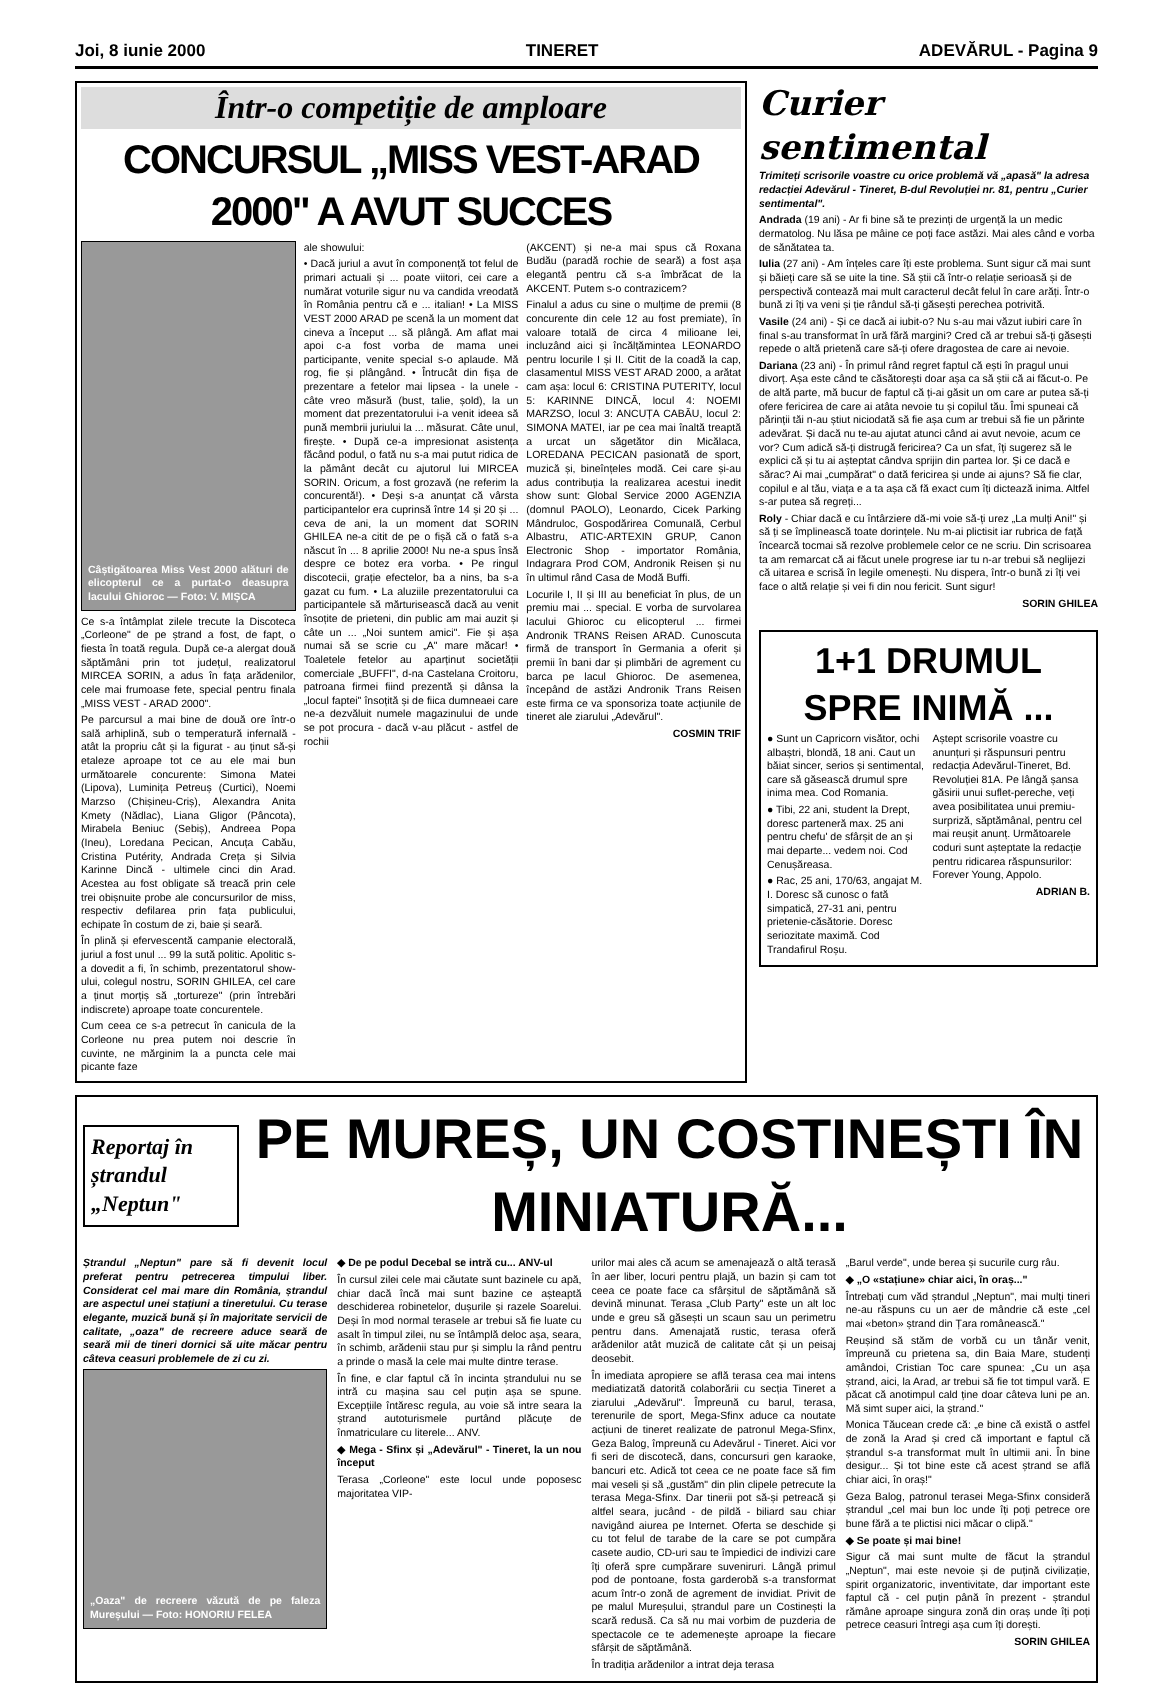Joi, 8 iunie 2000 TINERET ADEVĂRUL - Pagina 9
Într-o competiție de amploare
CONCURSUL „MISS VEST-ARAD 2000" A AVUT SUCCES
Câștigătoarea Miss Vest 2000 alături de elicopterul ce a purtat-o deasupra lacului Ghioroc — Foto: V. MIȘCA
Ce s-a întâmplat zilele trecute la Discoteca „Corleone" de pe ștrand a fost, de fapt, o fiesta în toată regula. După ce-a alergat două săptămâni prin tot județul, realizatorul MIRCEA SORIN, a adus în fața arădenilor, cele mai frumoase fete, special pentru finala „MISS VEST - ARAD 2000".
Pe parcursul a mai bine de două ore într-o sală arhiplină, sub o temperatură infernală - atât la propriu cât și la figurat - au ținut să-și etaleze aproape tot ce au ele mai bun următoarele concurente: Simona Matei (Lipova), Luminița Petreuș (Curtici), Noemi Marzso (Chișineu-Criș), Alexandra Anita Kmety (Nădlac), Liana Gligor (Pâncota), Mirabela Beniuc (Sebiș), Andreea Popa (Ineu), Loredana Pecican, Ancuța Cabău, Cristina Putérity, Andrada Creța și Silvia Karinne Dincă - ultimele cinci din Arad. Acestea au fost obligate să treacă prin cele trei obișnuite probe ale concursurilor de miss, respectiv defilarea prin fața publicului, echipate în costum de zi, baie și seară.
În plină și efervescentă campanie electorală, juriul a fost unul ... 99 la sută politic. Apolitic s-a dovedit a fi, în schimb, prezentatorul show-ului, colegul nostru, SORIN GHILEA, cel care a ținut morțiș să „tortureze" (prin întrebări indiscrete) aproape toate concurentele.
Cum ceea ce s-a petrecut în canicula de la Corleone nu prea putem noi descrie în cuvinte, ne mărginim la a puncta cele mai picante faze
ale showului:
• Dacă juriul a avut în componență tot felul de primari actuali și ... poate viitori, cei care a numărat voturile sigur nu va candida vreodată în România pentru că e ... italian! • La MISS VEST 2000 ARAD pe scenă la un moment dat cineva a început ... să plângă. Am aflat mai apoi c-a fost vorba de mama unei participante, venite special s-o aplaude. Mă rog, fie și plângând. • Întrucât din fișa de prezentare a fetelor mai lipsea - la unele - câte vreo măsură (bust, talie, șold), la un moment dat prezentatorului i-a venit ideea să pună membrii juriului la ... măsurat. Câte unul, firește. • După ce-a impresionat asistența făcând podul, o fată nu s-a mai putut ridica de la pământ decât cu ajutorul lui MIRCEA SORIN. Oricum, a fost grozavă (ne referim la concurentă!). • Deși s-a anunțat că vârsta participantelor era cuprinsă între 14 și 20 și ... ceva de ani, la un moment dat SORIN GHILEA ne-a citit de pe o fișă că o fată s-a născut în ... 8 aprilie 2000! Nu ne-a spus însă despre ce botez era vorba. • Pe ringul discotecii, grație efectelor, ba a nins, ba s-a gazat cu fum. • La aluziile prezentatorului ca participantele să mărturisească dacă au venit însoțite de prieteni, din public am mai auzit și câte un ... „Noi suntem amici". Fie și așa numai să se scrie cu „A" mare măcar! • Toaletele fetelor au aparținut societății comerciale „BUFFI", d-na Castelana Croitoru, patroana firmei fiind prezentă și dânsa la „locul faptei" însoțită și de fiica dumneaei care ne-a dezvăluit numele magazinului de unde se pot procura - dacă v-au plăcut - astfel de rochii
(AKCENT) și ne-a mai spus că Roxana Budău (paradă rochie de seară) a fost așa elegantă pentru că s-a îmbrăcat de la AKCENT. Putem s-o contrazicem?
Finalul a adus cu sine o mulțime de premii (8 concurente din cele 12 au fost premiate), în valoare totală de circa 4 milioane lei, incluzând aici și încălțămintea LEONARDO pentru locurile I și II. Citit de la coadă la cap, clasamentul MISS VEST ARAD 2000, a arătat cam așa: locul 6: CRISTINA PUTERITY, locul 5: KARINNE DINCĂ, locul 4: NOEMI MARZSO, locul 3: ANCUȚA CABĂU, locul 2: SIMONA MATEI, iar pe cea mai înaltă treaptă a urcat un săgetător din Micălaca, LOREDANA PECICAN pasionată de sport, muzică și, bineînțeles modă. Cei care și-au adus contribuția la realizarea acestui inedit show sunt: Global Service 2000 AGENZIA (domnul PAOLO), Leonardo, Cicek Parking Mândruloc, Gospodărirea Comunală, Cerbul Albastru, ATIC-ARTEXIN GRUP, Canon Electronic Shop - importator România, Indagrara Prod COM, Andronik Reisen și nu în ultimul rând Casa de Modă Buffi.
Locurile I, II și III au beneficiat în plus, de un premiu mai ... special. E vorba de survolarea lacului Ghioroc cu elicopterul ... firmei Andronik TRANS Reisen ARAD. Cunoscuta firmă de transport în Germania a oferit și premii în bani dar și plimbări de agrement cu barca pe lacul Ghioroc. De asemenea, începând de astăzi Andronik Trans Reisen este firma ce va sponsoriza toate acțiunile de tineret ale ziarului „Adevărul".
COSMIN TRIF
Curier sentimental
Trimiteți scrisorile voastre cu orice problemă vă „apasă" la adresa redacției Adevărul - Tineret, B-dul Revoluției nr. 81, pentru „Curier sentimental".
Andrada (19 ani) - Ar fi bine să te prezinți de urgență la un medic dermatolog. Nu lăsa pe mâine ce poți face astăzi. Mai ales când e vorba de sănătatea ta.
Iulia (27 ani) - Am înțeles care îți este problema. Sunt sigur că mai sunt și băieți care să se uite la tine. Să știi că într-o relație serioasă și de perspectivă contează mai mult caracterul decât felul în care arăți. Într-o bună zi îți va veni și ție rândul să-ți găsești perechea potrivită.
Vasile (24 ani) - Și ce dacă ai iubit-o? Nu s-au mai văzut iubiri care în final s-au transformat în ură fără margini? Cred că ar trebui să-ți găsești repede o altă prietenă care să-ți ofere dragostea de care ai nevoie.
Dariana (23 ani) - În primul rând regret faptul că ești în pragul unui divorț. Așa este când te căsătorești doar așa ca să știi că ai făcut-o. Pe de altă parte, mă bucur de faptul că ți-ai găsit un om care ar putea să-ți ofere fericirea de care ai atâta nevoie tu și copilul tău. Îmi spuneai că părinții tăi n-au știut niciodată să fie așa cum ar trebui să fie un părinte adevărat. Și dacă nu te-au ajutat atunci când ai avut nevoie, acum ce vor? Cum adică să-ți distrugă fericirea? Ca un sfat, îți sugerez să le explici că și tu ai așteptat cândva sprijin din partea lor. Și ce dacă e sărac? Ai mai „cumpărat" o dată fericirea și unde ai ajuns? Să fie clar, copilul e al tău, viața e a ta așa că fă exact cum îți dictează inima. Altfel s-ar putea să regreți...
Roly - Chiar dacă e cu întârziere dă-mi voie să-ți urez „La mulți Ani!" și să ți se împlinească toate dorințele. Nu m-ai plictisit iar rubrica de față încearcă tocmai să rezolve problemele celor ce ne scriu. Din scrisoarea ta am remarcat că ai făcut unele progrese iar tu n-ar trebui să neglijezi că uitarea e scrisă în legile omenești. Nu dispera, într-o bună zi îți vei face o altă relație și vei fi din nou fericit. Sunt sigur!
SORIN GHILEA
1+1 DRUMUL SPRE INIMĂ ...
● Sunt un Capricorn visător, ochi albaștri, blondă, 18 ani. Caut un băiat sincer, serios și sentimental, care să găsească drumul spre inima mea. Cod Romania.
● Tibi, 22 ani, student la Drept, doresc parteneră max. 25 ani pentru chefu' de sfârșit de an și mai departe... vedem noi. Cod Cenușăreasa.
● Rac, 25 ani, 170/63, angajat M. I. Doresc să cunosc o fată simpatică, 27-31 ani, pentru prietenie-căsătorie. Doresc seriozitate maximă. Cod Trandafirul Roșu.
Aștept scrisorile voastre cu anunțuri și răspunsuri pentru redacția Adevărul-Tineret, Bd. Revoluției 81A. Pe lângă șansa găsirii unui suflet-pereche, veți avea posibilitatea unui premiu-surpriză, săptămânal, pentru cel mai reușit anunț. Următoarele coduri sunt așteptate la redacție pentru ridicarea răspunsurilor: Forever Young, Appolo.
ADRIAN B.
Reportaj în ștrandul „Neptun"
PE MUREȘ, UN COSTINEȘTI ÎN MINIATURĂ...
Ștrandul „Neptun" pare să fi devenit locul preferat pentru petrecerea timpului liber. Considerat cel mai mare din România, ștrandul are aspectul unei stațiuni a tineretului. Cu terase elegante, muzică bună și în majoritate servicii de calitate, „oaza" de recreere aduce seară de seară mii de tineri dornici să uite măcar pentru câteva ceasuri problemele de zi cu zi.
„Oaza" de recreere văzută de pe faleza Mureșului — Foto: HONORIU FELEA
◆ De pe podul Decebal se intră cu... ANV-ul
În cursul zilei cele mai căutate sunt bazinele cu apă, chiar dacă încă mai sunt bazine ce așteaptă deschiderea robinetelor, dușurile și razele Soarelui. Deși în mod normal terasele ar trebui să fie luate cu asalt în timpul zilei, nu se întâmplă deloc așa, seara, în schimb, arădenii stau pur și simplu la rând pentru a prinde o masă la cele mai multe dintre terase.
În fine, e clar faptul că în incinta ștrandului nu se intră cu mașina sau cel puțin așa se spune. Excepțiile întăresc regula, au voie să intre seara la ștrand autoturismele purtând plăcuțe de înmatriculare cu literele... ANV.
◆ Mega - Sfinx și „Adevărul" - Tineret, la un nou început
Terasa „Corleone" este locul unde poposesc majoritatea VIP-
urilor mai ales că acum se amenajează o altă terasă în aer liber, locuri pentru plajă, un bazin și cam tot ceea ce poate face ca sfârșitul de săptămână să devină minunat. Terasa „Club Party" este un alt loc unde e greu să găsești un scaun sau un perimetru pentru dans. Amenajată rustic, terasa oferă arădenilor atât muzică de calitate cât și un peisaj deosebit.
În imediata apropiere se află terasa cea mai intens mediatizată datorită colaborării cu secția Tineret a ziarului „Adevărul". Împreună cu barul, terasa, terenurile de sport, Mega-Sfinx aduce ca noutate acțiuni de tineret realizate de patronul Mega-Sfinx, Geza Balog, împreună cu Adevărul - Tineret. Aici vor fi seri de discotecă, dans, concursuri gen karaoke, bancuri etc. Adică tot ceea ce ne poate face să fim mai veseli și să „gustăm" din plin clipele petrecute la terasa Mega-Sfinx. Dar tinerii pot să-și petreacă și altfel seara, jucând - de pildă - biliard sau chiar navigând aiurea pe Internet. Oferta se deschide și cu tot felul de tarabe de la care se pot cumpăra casete audio, CD-uri sau te împiedici de indivizi care îți oferă spre cumpărare suveniruri. Lângă primul pod de pontoane, fosta garderobă s-a transformat acum într-o zonă de agrement de invidiat. Privit de pe malul Mureșului, ștrandul pare un Costinești la scară redusă. Ca să nu mai vorbim de puzderia de spectacole ce te ademenește aproape la fiecare sfârșit de săptămână.
În tradiția arădenilor a intrat deja terasa
„Barul verde", unde berea și sucurile curg râu.
◆ „O «stațiune» chiar aici, în oraș..."
Întrebați cum văd ștrandul „Neptun", mai mulți tineri ne-au răspuns cu un aer de mândrie că este „cel mai «beton» ștrand din Țara românească."
Reușind să stăm de vorbă cu un tânăr venit, împreună cu prietena sa, din Baia Mare, studenți amândoi, Cristian Toc care spunea: „Cu un așa ștrand, aici, la Arad, ar trebui să fie tot timpul vară. E păcat că anotimpul cald ține doar câteva luni pe an. Mă simt super aici, la ștrand."
Monica Tăucean crede că: „e bine că există o astfel de zonă la Arad și cred că important e faptul că ștrandul s-a transformat mult în ultimii ani. În bine desigur... Și tot bine este că acest ștrand se află chiar aici, în oraș!"
Geza Balog, patronul terasei Mega-Sfinx consideră ștrandul „cel mai bun loc unde îți poți petrece ore bune fără a te plictisi nici măcar o clipă."
◆ Se poate și mai bine!
Sigur că mai sunt multe de făcut la ștrandul „Neptun", mai este nevoie și de puțină civilizație, spirit organizatoric, inventivitate, dar important este faptul că - cel puțin până în prezent - ștrandul rămâne aproape singura zonă din oraș unde îți poți petrece ceasuri întregi așa cum îți dorești.
SORIN GHILEA